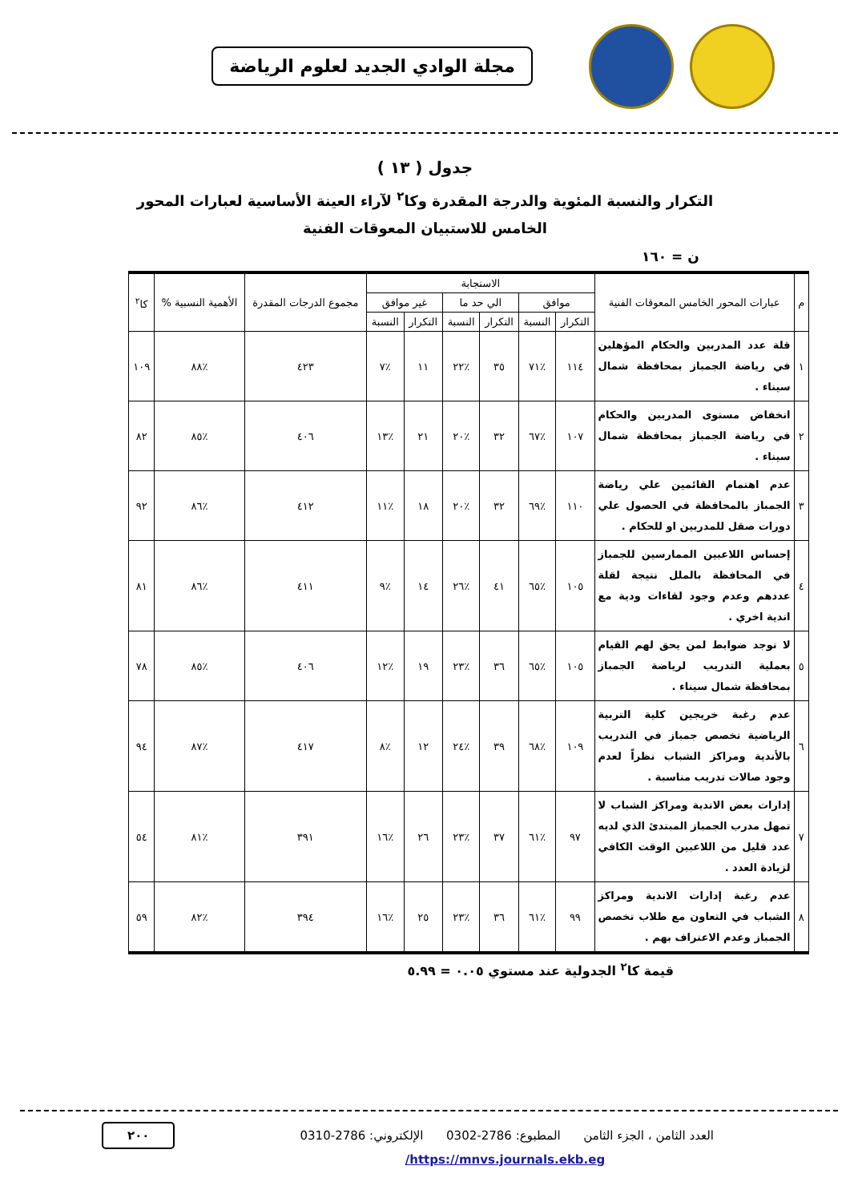مجلة الوادي الجديد لعلوم الرياضة
جدول ( ١٣ )
التكرار والنسبة المئوية والدرجة المقدرة وكا<sup>٢</sup> لآراء العينة الأساسية لعبارات المحور الخامس للاستبيان المعوقات الفنية
ن = ١٦٠
| م | عبارات المحور الخامس المعوقات الفنية | الاستجابة | | | | | | مجموع الدرجات المقدرة | الأهمية النسبية % | كا<sup>٢</sup> |
| --- | --- | --- | --- | --- | --- | --- | --- | --- | --- | --- |
| | | موافق | | الي حد ما | | غير موافق | | | | |
| | | التكرار | النسبة | التكرار | النسبة | التكرار | النسبة | | | |
| ١ | قلة عدد المدربين والحكام المؤهلين في رياضة الجمباز بمحافظة شمال سيناء . | ١١٤ | ٪٧١ | ٣٥ | ٪٢٢ | ١١ | ٪٧ | ٤٢٣ | ٪٨٨ | ١٠٩ |
| ٢ | انخفاض مستوى المدربين والحكام في رياضة الجمباز بمحافظة شمال سيناء . | ١٠٧ | ٪٦٧ | ٣٢ | ٪٢٠ | ٢١ | ٪١٣ | ٤٠٦ | ٪٨٥ | ٨٢ |
| ٣ | عدم اهتمام القائمين علي رياضة الجمباز بالمحافظة في الحصول علي دورات صقل للمدربين او للحكام . | ١١٠ | ٪٦٩ | ٣٢ | ٪٢٠ | ١٨ | ٪١١ | ٤١٢ | ٪٨٦ | ٩٢ |
| ٤ | إحساس اللاعبين الممارسين للجمباز في المحافظة بالملل نتيجة لقلة عددهم وعدم وجود لقاءات ودية مع اندية اخري . | ١٠٥ | ٪٦٥ | ٤١ | ٪٢٦ | ١٤ | ٪٩ | ٤١١ | ٪٨٦ | ٨١ |
| ٥ | لا توجد ضوابط لمن يحق لهم القيام بعملية التدريب لرياضة الجمباز بمحافظة شمال سيناء . | ١٠٥ | ٪٦٥ | ٣٦ | ٪٢٣ | ١٩ | ٪١٢ | ٤٠٦ | ٪٨٥ | ٧٨ |
| ٦ | عدم رغبة خريجين كلية التربية الرياضية تخصص جمباز في التدريب بالأندية ومراكز الشباب نظراً لعدم وجود صالات تدريب مناسبة . | ١٠٩ | ٪٦٨ | ٣٩ | ٪٢٤ | ١٢ | ٪٨ | ٤١٧ | ٪٨٧ | ٩٤ |
| ٧ | إدارات بعض الاندية ومراكز الشباب لا تمهل مدرب الجمباز المبتدئ الذي لديه عدد قليل من اللاعبين الوقت الكافي لزيادة العدد . | ٩٧ | ٪٦١ | ٣٧ | ٪٢٣ | ٢٦ | ٪١٦ | ٣٩١ | ٪٨١ | ٥٤ |
| ٨ | عدم رغبة إدارات الاندية ومراكز الشباب في التعاون مع طلاب تخصص الجمباز وعدم الاعتراف بهم . | ٩٩ | ٪٦١ | ٣٦ | ٪٢٣ | ٢٥ | ٪١٦ | ٣٩٤ | ٪٨٢ | ٥٩ |
قيمة كا<sup>٢</sup> الجدولية عند مستوي ٠.٠٥ = ٥.٩٩
العدد الثامن ، الجزء الثامن المطبوع: 2786-0302 الإلكتروني: 2786-0310 ٢٠٠
/https://mnvs.journals.ekb.eg